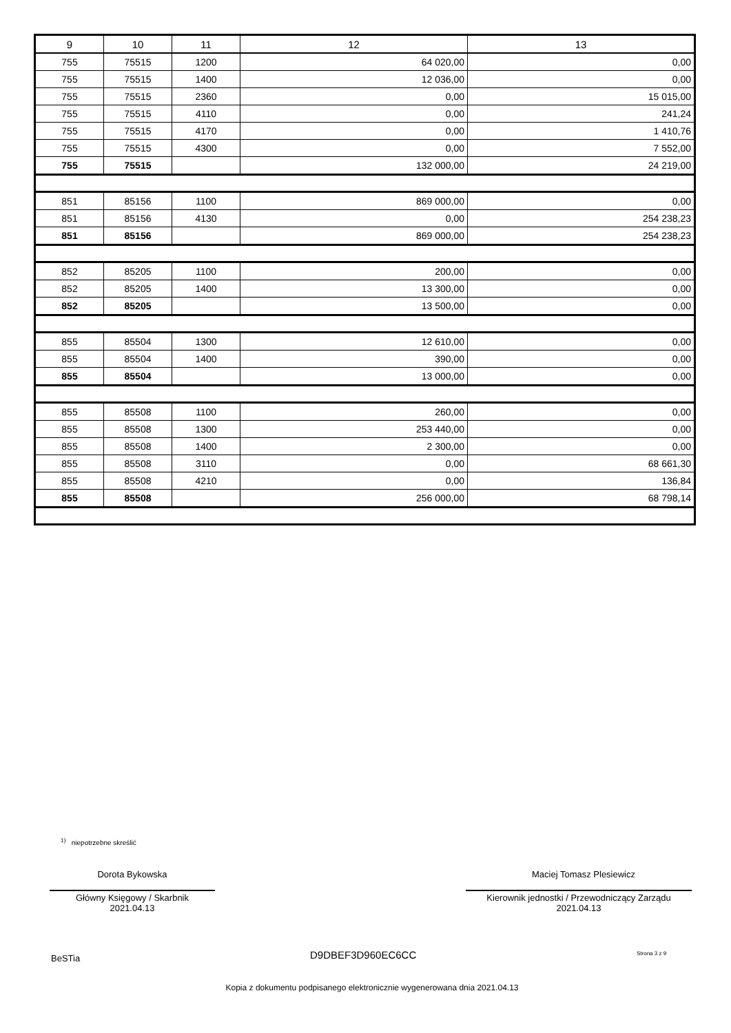| 9 | 10 | 11 | 12 | 13 |
| --- | --- | --- | --- | --- |
| 755 | 75515 | 1200 | 64 020,00 | 0,00 |
| 755 | 75515 | 1400 | 12 036,00 | 0,00 |
| 755 | 75515 | 2360 | 0,00 | 15 015,00 |
| 755 | 75515 | 4110 | 0,00 | 241,24 |
| 755 | 75515 | 4170 | 0,00 | 1 410,76 |
| 755 | 75515 | 4300 | 0,00 | 7 552,00 |
| 755 | 75515 | | 132 000,00 | 24 219,00 |
| 851 | 85156 | 1100 | 869 000,00 | 0,00 |
| 851 | 85156 | 4130 | 0,00 | 254 238,23 |
| 851 | 85156 | | 869 000,00 | 254 238,23 |
| 852 | 85205 | 1100 | 200,00 | 0,00 |
| 852 | 85205 | 1400 | 13 300,00 | 0,00 |
| 852 | 85205 | | 13 500,00 | 0,00 |
| 855 | 85504 | 1300 | 12 610,00 | 0,00 |
| 855 | 85504 | 1400 | 390,00 | 0,00 |
| 855 | 85504 | | 13 000,00 | 0,00 |
| 855 | 85508 | 1100 | 260,00 | 0,00 |
| 855 | 85508 | 1300 | 253 440,00 | 0,00 |
| 855 | 85508 | 1400 | 2 300,00 | 0,00 |
| 855 | 85508 | 3110 | 0,00 | 68 661,30 |
| 855 | 85508 | 4210 | 0,00 | 136,84 |
| 855 | 85508 | | 256 000,00 | 68 798,14 |
<sup>1)</sup> niepotrzebne skreślić
Dorota Bykowska
Główny Księgowy / Skarbnik
2021.04.13
Maciej Tomasz Plesiewicz
Kierownik jednostki / Przewodniczący Zarządu
2021.04.13
BeSTia D9DBEF3D960EC6CC Strona 3 z 9
Kopia z dokumentu podpisanego elektronicznie wygenerowana dnia 2021.04.13